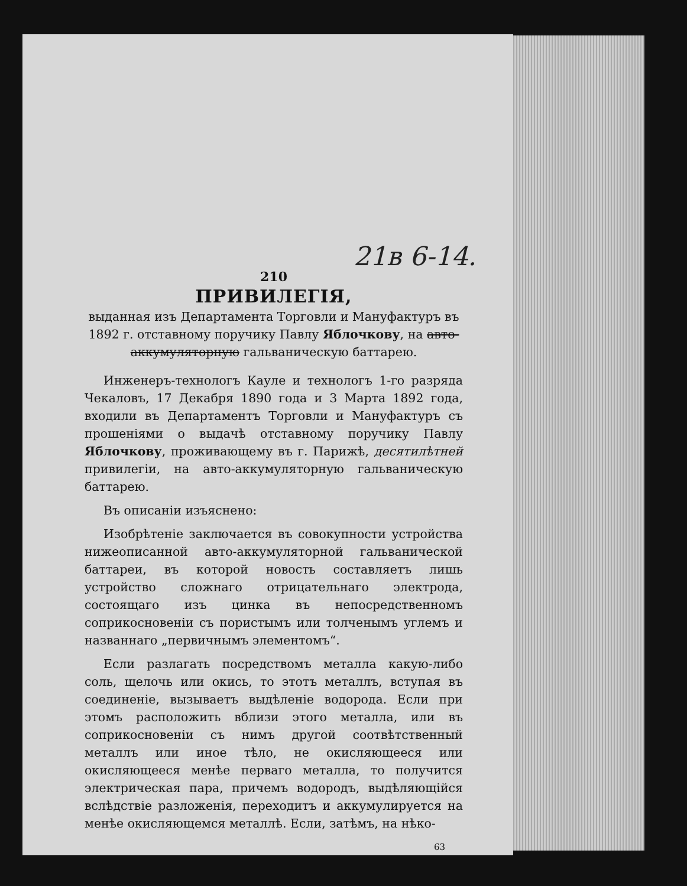21в 6-14.
210
ПРИВИЛЕГІЯ,
выданная изъ Департамента Торговли и Мануфактуръ въ 1892 г. отставному поручику Павлу Яблочкову, на авто-аккумуляторную гальваническую баттарею.
Инженеръ-технологъ Кауле и технологъ 1-го разряда Чекаловъ, 17 Декабря 1890 года и 3 Марта 1892 года, входили въ Департаментъ Торговли и Мануфактуръ съ прошеніями о выдачѣ отставному поручику Павлу Яблочкову, проживающему въ г. Парижѣ, десятилѣтней привилегіи, на авто-аккумуляторную гальваническую баттарею.
Въ описаніи изъяснено:
Изобрѣтеніе заключается въ совокупности устройства нижеописанной авто-аккумуляторной гальванической баттареи, въ которой новость составляетъ лишь устройство сложнаго отрицательнаго электрода, состоящаго изъ цинка въ непосредственномъ соприкосновеніи съ пористымъ или толченымъ углемъ и названнаго „первичнымъ элементомъ“.
Если разлагать посредствомъ металла какую-либо соль, щелочь или окись, то этотъ металлъ, вступая въ соединеніе, вызываетъ выдѣленіе водорода. Если при этомъ расположить вблизи этого металла, или въ соприкосновеніи съ нимъ другой соотвѣтственный металлъ или иное тѣло, не окисляющееся или окисляющееся менѣе перваго металла, то получится электрическая пара, причемъ водородъ, выдѣляющійся вслѣдствіе разложенія, переходитъ и аккумулируется на менѣе окисляющемся металлѣ. Если, затѣмъ, на нѣко-
63